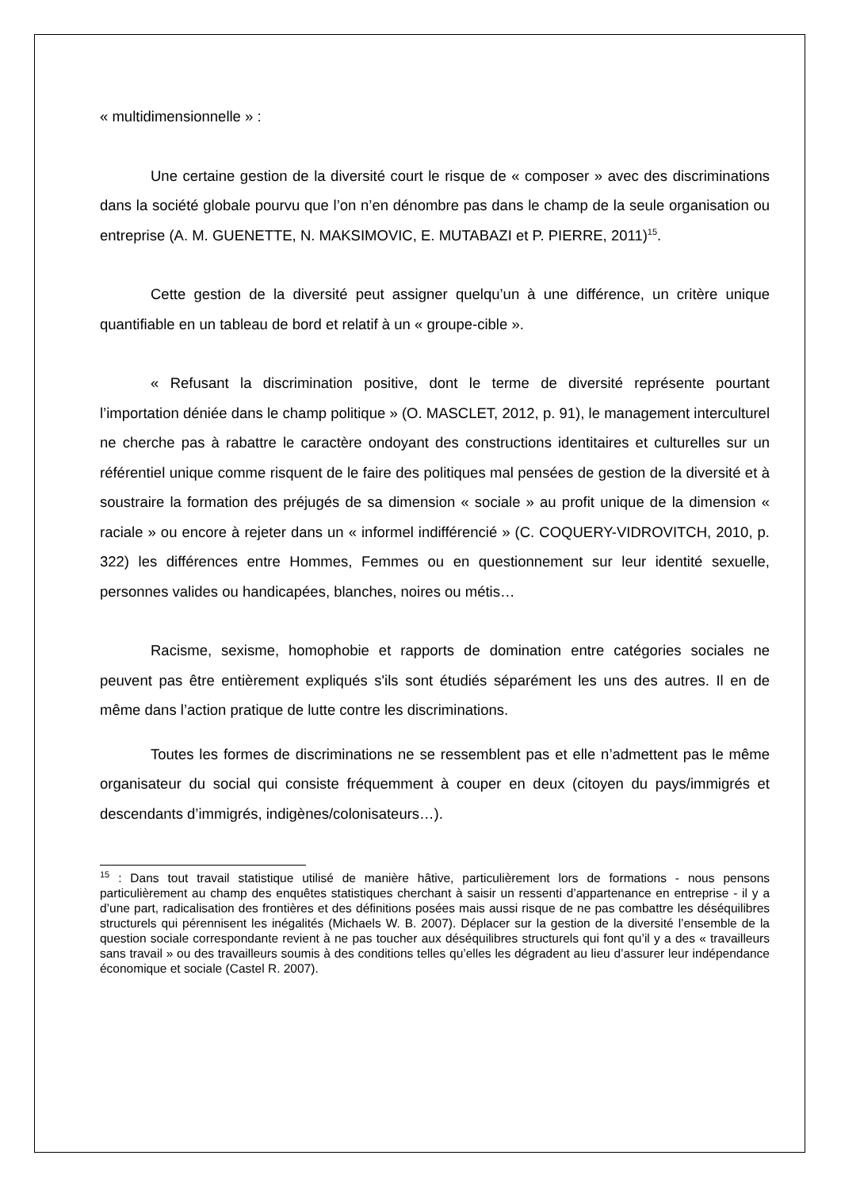« multidimensionnelle » :
Une certaine gestion de la diversité court le risque de « composer » avec des discriminations dans la société globale pourvu que l’on n’en dénombre pas dans le champ de la seule organisation ou entreprise (A. M. GUENETTE, N. MAKSIMOVIC, E. MUTABAZI et P. PIERRE, 2011)<sup>15</sup>.
Cette gestion de la diversité peut assigner quelqu’un à une différence, un critère unique quantifiable en un tableau de bord et relatif à un « groupe-cible ».
« Refusant la discrimination positive, dont le terme de diversité représente pourtant l’importation déniée dans le champ politique » (O. MASCLET, 2012, p. 91), le management interculturel ne cherche pas à rabattre le caractère ondoyant des constructions identitaires et culturelles sur un référentiel unique comme risquent de le faire des politiques mal pensées de gestion de la diversité et à soustraire la formation des préjugés de sa dimension « sociale » au profit unique de la dimension « raciale » ou encore à rejeter dans un « informel indifférencié » (C. COQUERY-VIDROVITCH, 2010, p. 322) les différences entre Hommes, Femmes ou en questionnement sur leur identité sexuelle, personnes valides ou handicapées, blanches, noires ou métis…
Racisme, sexisme, homophobie et rapports de domination entre catégories sociales ne peuvent pas être entièrement expliqués s'ils sont étudiés séparément les uns des autres. Il en de même dans l’action pratique de lutte contre les discriminations.
Toutes les formes de discriminations ne se ressemblent pas et elle n’admettent pas le même organisateur du social qui consiste fréquemment à couper en deux (citoyen du pays/immigrés et descendants d’immigrés, indigènes/colonisateurs…).
<sup>15</sup> : Dans tout travail statistique utilisé de manière hâtive, particulièrement lors de formations - nous pensons particulièrement au champ des enquêtes statistiques cherchant à saisir un ressenti d’appartenance en entreprise - il y a d’une part, radicalisation des frontières et des définitions posées mais aussi risque de ne pas combattre les déséquilibres structurels qui pérennisent les inégalités (Michaels W. B. 2007). Déplacer sur la gestion de la diversité l’ensemble de la question sociale correspondante revient à ne pas toucher aux déséquilibres structurels qui font qu’il y a des « travailleurs sans travail » ou des travailleurs soumis à des conditions telles qu’elles les dégradent au lieu d’assurer leur indépendance économique et sociale (Castel R. 2007).